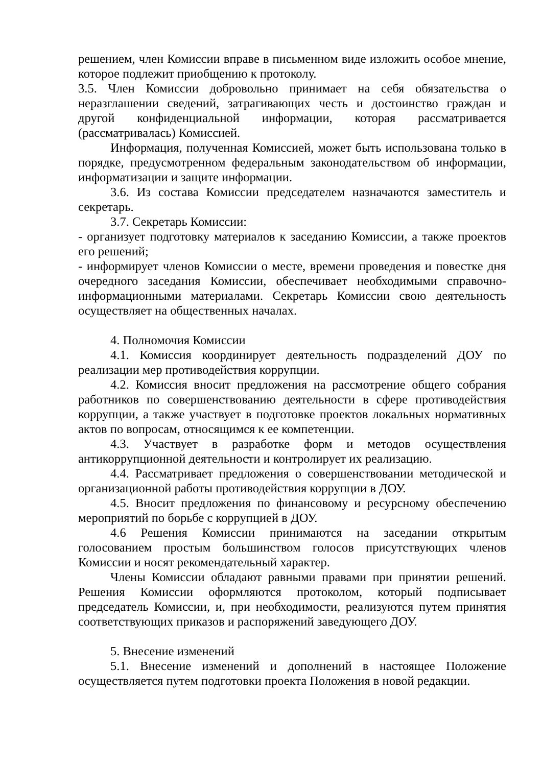решением, член Комиссии вправе в письменном виде изложить особое мнение, которое подлежит приобщению к протоколу.
3.5. Член Комиссии добровольно принимает на себя обязательства о неразглашении сведений, затрагивающих честь и достоинство граждан и другой конфиденциальной информации, которая рассматривается (рассматривалась) Комиссией.
Информация, полученная Комиссией, может быть использована только в порядке, предусмотренном федеральным законодательством об информации, информатизации и защите информации.
3.6. Из состава Комиссии председателем назначаются заместитель и секретарь.
3.7. Секретарь Комиссии:
- организует подготовку материалов к заседанию Комиссии, а также проектов его решений;
- информирует членов Комиссии о месте, времени проведения и повестке дня очередного заседания Комиссии, обеспечивает необходимыми справочно-информационными материалами. Секретарь Комиссии свою деятельность осуществляет на общественных началах.
4. Полномочия Комиссии
4.1. Комиссия координирует деятельность подразделений ДОУ по реализации мер противодействия коррупции.
4.2. Комиссия вносит предложения на рассмотрение общего собрания работников по совершенствованию деятельности в сфере противодействия коррупции, а также участвует в подготовке проектов локальных нормативных актов по вопросам, относящимся к ее компетенции.
4.3. Участвует в разработке форм и методов осуществления антикоррупционной деятельности и контролирует их реализацию.
4.4. Рассматривает предложения о совершенствовании методической и организационной работы противодействия коррупции в ДОУ.
4.5. Вносит предложения по финансовому и ресурсному обеспечению мероприятий по борьбе с коррупцией в ДОУ.
4.6 Решения Комиссии принимаются на заседании открытым голосованием простым большинством голосов присутствующих членов Комиссии и носят рекомендательный характер.
Члены Комиссии обладают равными правами при принятии решений. Решения Комиссии оформляются протоколом, который подписывает председатель Комиссии, и, при необходимости, реализуются путем принятия соответствующих приказов и распоряжений заведующего ДОУ.
5. Внесение изменений
5.1. Внесение изменений и дополнений в настоящее Положение осуществляется путем подготовки проекта Положения в новой редакции.